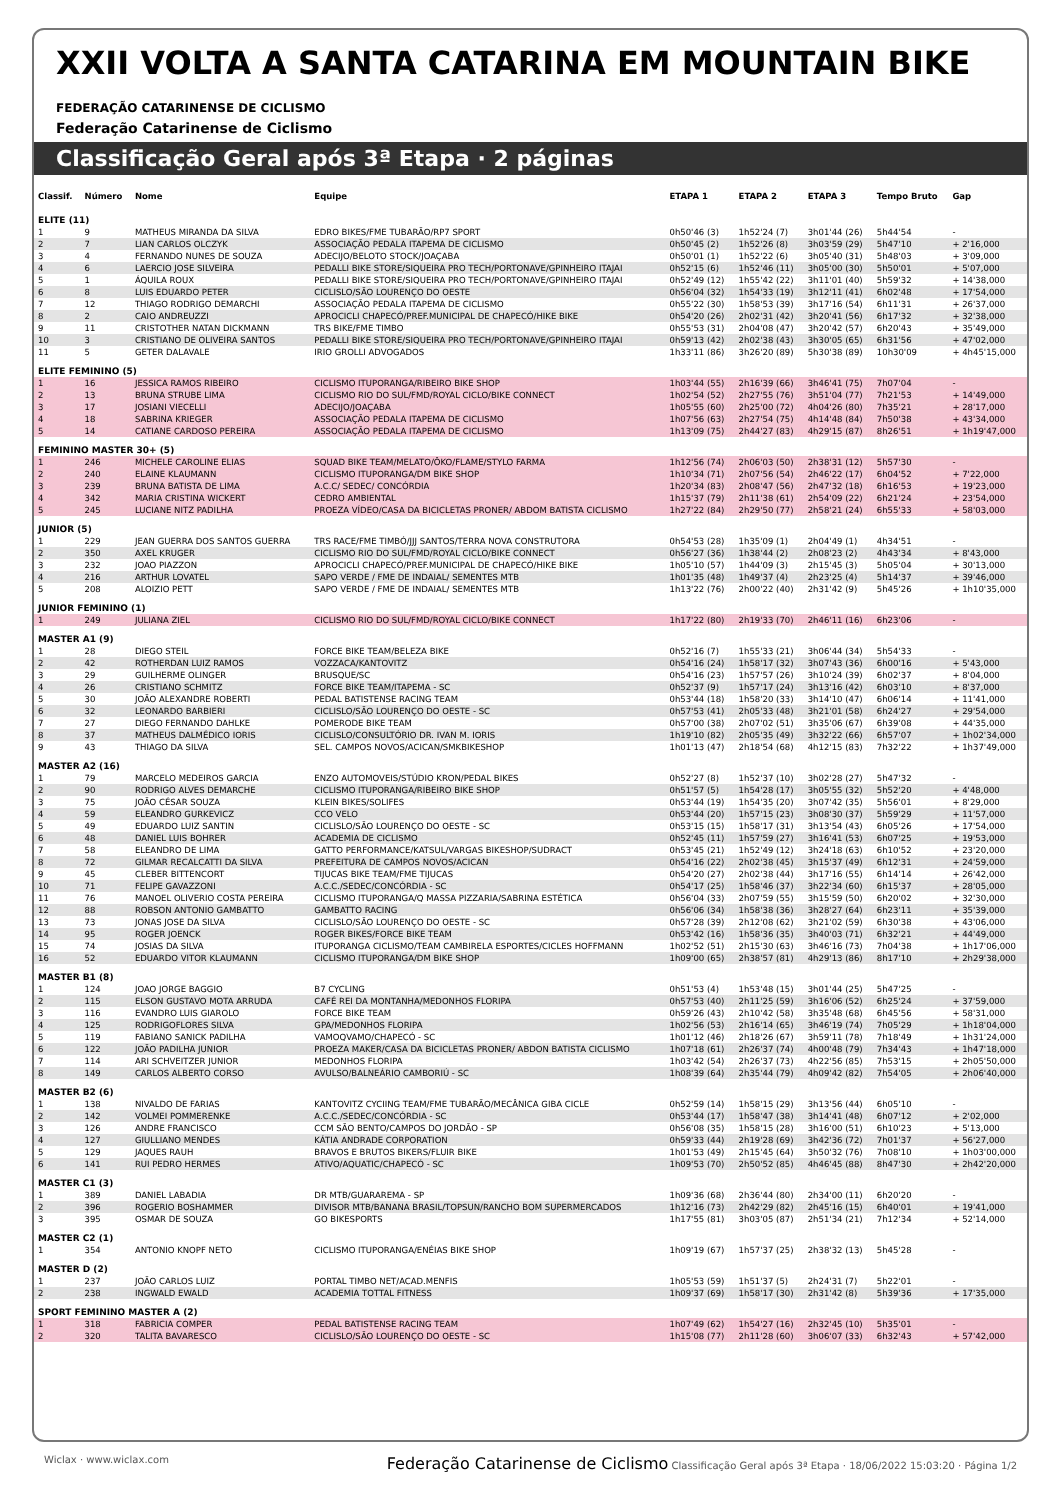XXII VOLTA A SANTA CATARINA EM MOUNTAIN BIKE FEDERAÇÃO CATARINENSE DE CICLISMO
Federação Catarinense de Ciclismo
Classificação Geral após 3ª Etapa · 2 páginas
| Classif. | Número | Nome | Equipe | ETAPA 1 | ETAPA 2 | ETAPA 3 | Tempo Bruto | Gap |
| --- | --- | --- | --- | --- | --- | --- | --- | --- |
| ELITE (11) | | | | | | | | |
| 1 | 9 | MATHEUS MIRANDA DA SILVA | EDRO BIKES/FME TUBARÃO/RP7 SPORT | 0h50'46 (3) | 1h52'24 (7) | 3h01'44 (26) | 5h44'54 | - |
| 2 | 7 | LIAN CARLOS OLCZYK | ASSOCIAÇÃO PEDALA ITAPEMA DE CICLISMO | 0h50'45 (2) | 1h52'26 (8) | 3h03'59 (29) | 5h47'10 | + 2'16,000 |
| 3 | 4 | FERNANDO NUNES DE SOUZA | ADECIJO/BELOTO STOCK/JOAÇABA | 0h50'01 (1) | 1h52'22 (6) | 3h05'40 (31) | 5h48'03 | + 3'09,000 |
| 4 | 6 | LAERCIO JOSE SILVEIRA | PEDALLI BIKE STORE/SIQUEIRA PRO TECH/PORTONAVE/GPINHEIRO ITAJAI | 0h52'15 (6) | 1h52'46 (11) | 3h05'00 (30) | 5h50'01 | + 5'07,000 |
| 5 | 1 | ÁQUILA ROUX | PEDALLI BIKE STORE/SIQUEIRA PRO TECH/PORTONAVE/GPINHEIRO ITAJAI | 0h52'49 (12) | 1h55'42 (22) | 3h11'01 (40) | 5h59'32 | + 14'38,000 |
| 6 | 8 | LUIS EDUARDO PETER | CICLISLO/SÃO LOURENÇO DO OESTE | 0h56'04 (32) | 1h54'33 (19) | 3h12'11 (41) | 6h02'48 | + 17'54,000 |
| 7 | 12 | THIAGO RODRIGO DEMARCHI | ASSOCIAÇÃO PEDALA ITAPEMA DE CICLISMO | 0h55'22 (30) | 1h58'53 (39) | 3h17'16 (54) | 6h11'31 | + 26'37,000 |
| 8 | 2 | CAIO ANDREUZZI | APROCICLI CHAPECÓ/PREF.MUNICIPAL DE CHAPECÓ/HIKE BIKE | 0h54'20 (26) | 2h02'31 (42) | 3h20'41 (56) | 6h17'32 | + 32'38,000 |
| 9 | 11 | CRISTOTHER NATAN DICKMANN | TRS BIKE/FME TIMBO | 0h55'53 (31) | 2h04'08 (47) | 3h20'42 (57) | 6h20'43 | + 35'49,000 |
| 10 | 3 | CRISTIANO DE OLIVEIRA SANTOS | PEDALLI BIKE STORE/SIQUEIRA PRO TECH/PORTONAVE/GPINHEIRO ITAJAI | 0h59'13 (42) | 2h02'38 (43) | 3h30'05 (65) | 6h31'56 | + 47'02,000 |
| 11 | 5 | GETER DALAVALE | IRIO GROLLI ADVOGADOS | 1h33'11 (86) | 3h26'20 (89) | 5h30'38 (89) | 10h30'09 | + 4h45'15,000 |
| ELITE FEMININO (5) | | | | | | | | |
| 1 | 16 | JESSICA RAMOS RIBEIRO | CICLISMO ITUPORANGA/RIBEIRO BIKE SHOP | 1h03'44 (55) | 2h16'39 (66) | 3h46'41 (75) | 7h07'04 | - |
| 2 | 13 | BRUNA STRUBE LIMA | CICLISMO RIO DO SUL/FMD/ROYAL CICLO/BIKE CONNECT | 1h02'54 (52) | 2h27'55 (76) | 3h51'04 (77) | 7h21'53 | + 14'49,000 |
| 3 | 17 | JOSIANI VIECELLI | ADECIJO/JOAÇABA | 1h05'55 (60) | 2h25'00 (72) | 4h04'26 (80) | 7h35'21 | + 28'17,000 |
| 4 | 18 | SABRINA KRIEGER | ASSOCIAÇÃO PEDALA ITAPEMA DE CICLISMO | 1h07'56 (63) | 2h27'54 (75) | 4h14'48 (84) | 7h50'38 | + 43'34,000 |
| 5 | 14 | CATIANE CARDOSO PEREIRA | ASSOCIAÇÃO PEDALA ITAPEMA DE CICLISMO | 1h13'09 (75) | 2h44'27 (83) | 4h29'15 (87) | 8h26'51 | + 1h19'47,000 |
| FEMININO MASTER 30+ (5) | | | | | | | | |
| 1 | 246 | MICHELE CAROLINE ELIAS | SQUAD BIKE TEAM/MELATO/ÔKO/FLAME/STYLO FARMA | 1h12'56 (74) | 2h06'03 (50) | 2h38'31 (12) | 5h57'30 | - |
| 2 | 240 | ELAINE KLAUMANN | CICLISMO ITUPORANGA/DM BIKE SHOP | 1h10'34 (71) | 2h07'56 (54) | 2h46'22 (17) | 6h04'52 | + 7'22,000 |
| 3 | 239 | BRUNA BATISTA DE LIMA | A.C.C/ SEDEC/ CONCÓRDIA | 1h20'34 (83) | 2h08'47 (56) | 2h47'32 (18) | 6h16'53 | + 19'23,000 |
| 4 | 342 | MARIA CRISTINA WICKERT | CEDRO AMBIENTAL | 1h15'37 (79) | 2h11'38 (61) | 2h54'09 (22) | 6h21'24 | + 23'54,000 |
| 5 | 245 | LUCIANE NITZ PADILHA | PROEZA VÍDEO/CASA DA BICICLETAS PRONER/ ABDOM BATISTA CICLISMO | 1h27'22 (84) | 2h29'50 (77) | 2h58'21 (24) | 6h55'33 | + 58'03,000 |
| JUNIOR (5) | | | | | | | | |
| 1 | 229 | JEAN GUERRA DOS SANTOS GUERRA | TRS RACE/FME TIMBÓ/JJJ SANTOS/TERRA NOVA CONSTRUTORA | 0h54'53 (28) | 1h35'09 (1) | 2h04'49 (1) | 4h34'51 | - |
| 2 | 350 | AXEL KRUGER | CICLISMO RIO DO SUL/FMD/ROYAL CICLO/BIKE CONNECT | 0h56'27 (36) | 1h38'44 (2) | 2h08'23 (2) | 4h43'34 | + 8'43,000 |
| 3 | 232 | JOAO PIAZZON | APROCICLI CHAPECÓ/PREF.MUNICIPAL DE CHAPECÓ/HIKE BIKE | 1h05'10 (57) | 1h44'09 (3) | 2h15'45 (3) | 5h05'04 | + 30'13,000 |
| 4 | 216 | ARTHUR LOVATEL | SAPO VERDE / FME DE INDAIAL/ SEMENTES MTB | 1h01'35 (48) | 1h49'37 (4) | 2h23'25 (4) | 5h14'37 | + 39'46,000 |
| 5 | 208 | ALOIZIO PETT | SAPO VERDE / FME DE INDAIAL/ SEMENTES MTB | 1h13'22 (76) | 2h00'22 (40) | 2h31'42 (9) | 5h45'26 | + 1h10'35,000 |
| JUNIOR FEMININO (1) | | | | | | | | |
| 1 | 249 | JULIANA ZIEL | CICLISMO RIO DO SUL/FMD/ROYAL CICLO/BIKE CONNECT | 1h17'22 (80) | 2h19'33 (70) | 2h46'11 (16) | 6h23'06 | - |
| MASTER A1 (9) | | | | | | | | |
| 1 | 28 | DIEGO STEIL | FORCE BIKE TEAM/BELEZA BIKE | 0h52'16 (7) | 1h55'33 (21) | 3h06'44 (34) | 5h54'33 | - |
| 2 | 42 | ROTHERDAN LUIZ RAMOS | VOZZACA/KANTOVITZ | 0h54'16 (24) | 1h58'17 (32) | 3h07'43 (36) | 6h00'16 | + 5'43,000 |
| 3 | 29 | GUILHERME OLINGER | BRUSQUE/SC | 0h54'16 (23) | 1h57'57 (26) | 3h10'24 (39) | 6h02'37 | + 8'04,000 |
| 4 | 26 | CRISTIANO SCHMITZ | FORCE BIKE TEAM/ITAPEMA - SC | 0h52'37 (9) | 1h57'17 (24) | 3h13'16 (42) | 6h03'10 | + 8'37,000 |
| 5 | 30 | JOÃO ALEXANDRE ROBERTI | PEDAL BATISTENSE RACING TEAM | 0h53'44 (18) | 1h58'20 (33) | 3h14'10 (47) | 6h06'14 | + 11'41,000 |
| 6 | 32 | LEONARDO BARBIERI | CICLISLO/SÃO LOURENÇO DO OESTE - SC | 0h57'53 (41) | 2h05'33 (48) | 3h21'01 (58) | 6h24'27 | + 29'54,000 |
| 7 | 27 | DIEGO FERNANDO DAHLKE | POMERODE BIKE TEAM | 0h57'00 (38) | 2h07'02 (51) | 3h35'06 (67) | 6h39'08 | + 44'35,000 |
| 8 | 37 | MATHEUS DALMÉDICO IORIS | CICLISLO/CONSULTÓRIO DR. IVAN M. IORIS | 1h19'10 (82) | 2h05'35 (49) | 3h32'22 (66) | 6h57'07 | + 1h02'34,000 |
| 9 | 43 | THIAGO DA SILVA | SEL. CAMPOS NOVOS/ACICAN/SMKBIKESHOP | 1h01'13 (47) | 2h18'54 (68) | 4h12'15 (83) | 7h32'22 | + 1h37'49,000 |
| MASTER A2 (16) | | | | | | | | |
| 1 | 79 | MARCELO MEDEIROS GARCIA | ENZO AUTOMOVEIS/STÚDIO KRON/PEDAL BIKES | 0h52'27 (8) | 1h52'37 (10) | 3h02'28 (27) | 5h47'32 | - |
| 2 | 90 | RODRIGO ALVES DEMARCHE | CICLISMO ITUPORANGA/RIBEIRO BIKE SHOP | 0h51'57 (5) | 1h54'28 (17) | 3h05'55 (32) | 5h52'20 | + 4'48,000 |
| 3 | 75 | JOÃO CÉSAR SOUZA | KLEIN BIKES/SOLIFES | 0h53'44 (19) | 1h54'35 (20) | 3h07'42 (35) | 5h56'01 | + 8'29,000 |
| 4 | 59 | ELEANDRO GURKEVICZ | CCO VELO | 0h53'44 (20) | 1h57'15 (23) | 3h08'30 (37) | 5h59'29 | + 11'57,000 |
| 5 | 49 | EDUARDO LUIZ SANTIN | CICLISLO/SÃO LOURENÇO DO OESTE - SC | 0h53'15 (15) | 1h58'17 (31) | 3h13'54 (43) | 6h05'26 | + 17'54,000 |
| 6 | 48 | DANIEL LUIS BOHRER | ACADEMIA DE CICLISMO | 0h52'45 (11) | 1h57'59 (27) | 3h16'41 (53) | 6h07'25 | + 19'53,000 |
| 7 | 58 | ELEANDRO DE LIMA | GATTO PERFORMANCE/KATSUL/VARGAS BIKESHOP/SUDRACT | 0h53'45 (21) | 1h52'49 (12) | 3h24'18 (63) | 6h10'52 | + 23'20,000 |
| 8 | 72 | GILMAR RECALCATTI DA SILVA | PREFEITURA DE CAMPOS NOVOS/ACICAN | 0h54'16 (22) | 2h02'38 (45) | 3h15'37 (49) | 6h12'31 | + 24'59,000 |
| 9 | 45 | CLEBER BITTENCORT | TIJUCAS BIKE TEAM/FME TIJUCAS | 0h54'20 (27) | 2h02'38 (44) | 3h17'16 (55) | 6h14'14 | + 26'42,000 |
| 10 | 71 | FELIPE GAVAZZONI | A.C.C./SEDEC/CONCÓRDIA - SC | 0h54'17 (25) | 1h58'46 (37) | 3h22'34 (60) | 6h15'37 | + 28'05,000 |
| 11 | 76 | MANOEL OLIVERIO COSTA PEREIRA | CICLISMO ITUPORANGA/Q MASSA PIZZARIA/SABRINA ESTÉTICA | 0h56'04 (33) | 2h07'59 (55) | 3h15'59 (50) | 6h20'02 | + 32'30,000 |
| 12 | 88 | ROBSON ANTONIO GAMBATTO | GAMBATTO RACING | 0h56'06 (34) | 1h58'38 (36) | 3h28'27 (64) | 6h23'11 | + 35'39,000 |
| 13 | 73 | JONAS JOSE DA SILVA | CICLISLO/SÃO LOURENÇO DO OESTE - SC | 0h57'28 (39) | 2h12'08 (62) | 3h21'02 (59) | 6h30'38 | + 43'06,000 |
| 14 | 95 | ROGER JOENCK | ROGER BIKES/FORCE BIKE TEAM | 0h53'42 (16) | 1h58'36 (35) | 3h40'03 (71) | 6h32'21 | + 44'49,000 |
| 15 | 74 | JOSIAS DA SILVA | ITUPORANGA CICLISMO/TEAM CAMBIRELA ESPORTES/CICLES HOFFMANN | 1h02'52 (51) | 2h15'30 (63) | 3h46'16 (73) | 7h04'38 | + 1h17'06,000 |
| 16 | 52 | EDUARDO VITOR KLAUMANN | CICLISMO ITUPORANGA/DM BIKE SHOP | 1h09'00 (65) | 2h38'57 (81) | 4h29'13 (86) | 8h17'10 | + 2h29'38,000 |
| MASTER B1 (8) | | | | | | | | |
| 1 | 124 | JOAO JORGE BAGGIO | B7 CYCLING | 0h51'53 (4) | 1h53'48 (15) | 3h01'44 (25) | 5h47'25 | - |
| 2 | 115 | ELSON GUSTAVO MOTA ARRUDA | CAFÉ REI DA MONTANHA/MEDONHOS FLORIPA | 0h57'53 (40) | 2h11'25 (59) | 3h16'06 (52) | 6h25'24 | + 37'59,000 |
| 3 | 116 | EVANDRO LUIS GIAROLO | FORCE BIKE TEAM | 0h59'26 (43) | 2h10'42 (58) | 3h35'48 (68) | 6h45'56 | + 58'31,000 |
| 4 | 125 | RODRIGOFLORES SILVA | GPA/MEDONHOS FLORIPA | 1h02'56 (53) | 2h16'14 (65) | 3h46'19 (74) | 7h05'29 | + 1h18'04,000 |
| 5 | 119 | FABIANO SANICK PADILHA | VAMOQVAMO/CHAPECÓ - SC | 1h01'12 (46) | 2h18'26 (67) | 3h59'11 (78) | 7h18'49 | + 1h31'24,000 |
| 6 | 122 | JOÃO PADILHA JUNIOR | PROEZA MAKER/CASA DA BICICLETAS PRONER/ ABDON BATISTA CICLISMO | 1h07'18 (61) | 2h26'37 (74) | 4h00'48 (79) | 7h34'43 | + 1h47'18,000 |
| 7 | 114 | ARI SCHVEITZER JUNIOR | MEDONHOS FLORIPA | 1h03'42 (54) | 2h26'37 (73) | 4h22'56 (85) | 7h53'15 | + 2h05'50,000 |
| 8 | 149 | CARLOS ALBERTO CORSO | AVULSO/BALNEÁRIO CAMBORIÚ - SC | 1h08'39 (64) | 2h35'44 (79) | 4h09'42 (82) | 7h54'05 | + 2h06'40,000 |
| MASTER B2 (6) | | | | | | | | |
| 1 | 138 | NIVALDO DE FARIAS | KANTOVITZ CYCIING TEAM/FME TUBARÃO/MECÂNICA GIBA CICLE | 0h52'59 (14) | 1h58'15 (29) | 3h13'56 (44) | 6h05'10 | - |
| 2 | 142 | VOLMEI POMMERENKE | A.C.C./SEDEC/CONCÓRDIA - SC | 0h53'44 (17) | 1h58'47 (38) | 3h14'41 (48) | 6h07'12 | + 2'02,000 |
| 3 | 126 | ANDRE FRANCISCO | CCM SÃO BENTO/CAMPOS DO JORDÃO - SP | 0h56'08 (35) | 1h58'15 (28) | 3h16'00 (51) | 6h10'23 | + 5'13,000 |
| 4 | 127 | GIULLIANO MENDES | KÁTIA ANDRADE CORPORATION | 0h59'33 (44) | 2h19'28 (69) | 3h42'36 (72) | 7h01'37 | + 56'27,000 |
| 5 | 129 | JAQUES RAUH | BRAVOS E BRUTOS BIKERS/FLUIR BIKE | 1h01'53 (49) | 2h15'45 (64) | 3h50'32 (76) | 7h08'10 | + 1h03'00,000 |
| 6 | 141 | RUI PEDRO HERMES | ATIVO/AQUATIC/CHAPECÓ - SC | 1h09'53 (70) | 2h50'52 (85) | 4h46'45 (88) | 8h47'30 | + 2h42'20,000 |
| MASTER C1 (3) | | | | | | | | |
| 1 | 389 | DANIEL LABADIA | DR MTB/GUARAREMA - SP | 1h09'36 (68) | 2h36'44 (80) | 2h34'00 (11) | 6h20'20 | - |
| 2 | 396 | ROGERIO BOSHAMMER | DIVISOR MTB/BANANA BRASIL/TOPSUN/RANCHO BOM SUPERMERCADOS | 1h12'16 (73) | 2h42'29 (82) | 2h45'16 (15) | 6h40'01 | + 19'41,000 |
| 3 | 395 | OSMAR DE SOUZA | GO BIKESPORTS | 1h17'55 (81) | 3h03'05 (87) | 2h51'34 (21) | 7h12'34 | + 52'14,000 |
| MASTER C2 (1) | | | | | | | | |
| 1 | 354 | ANTONIO KNOPF NETO | CICLISMO ITUPORANGA/ENÉIAS BIKE SHOP | 1h09'19 (67) | 1h57'37 (25) | 2h38'32 (13) | 5h45'28 | - |
| MASTER D (2) | | | | | | | | |
| 1 | 237 | JOÃO CARLOS LUIZ | PORTAL TIMBO NET/ACAD.MENFIS | 1h05'53 (59) | 1h51'37 (5) | 2h24'31 (7) | 5h22'01 | - |
| 2 | 238 | INGWALD EWALD | ACADEMIA TOTTAL FITNESS | 1h09'37 (69) | 1h58'17 (30) | 2h31'42 (8) | 5h39'36 | + 17'35,000 |
| SPORT FEMININO MASTER A (2) | | | | | | | | |
| 1 | 318 | FABRICIA COMPER | PEDAL BATISTENSE RACING TEAM | 1h07'49 (62) | 1h54'27 (16) | 2h32'45 (10) | 5h35'01 | - |
| 2 | 320 | TALITA BAVARESCO | CICLISLO/SÃO LOURENÇO DO OESTE - SC | 1h15'08 (77) | 2h11'28 (60) | 3h06'07 (33) | 6h32'43 | + 57'42,000 |
Wiclax · www.wiclax.com Federação Catarinense de Ciclismo Classificação Geral após 3ª Etapa · 18/06/2022 15:03:20 · Página 1/2